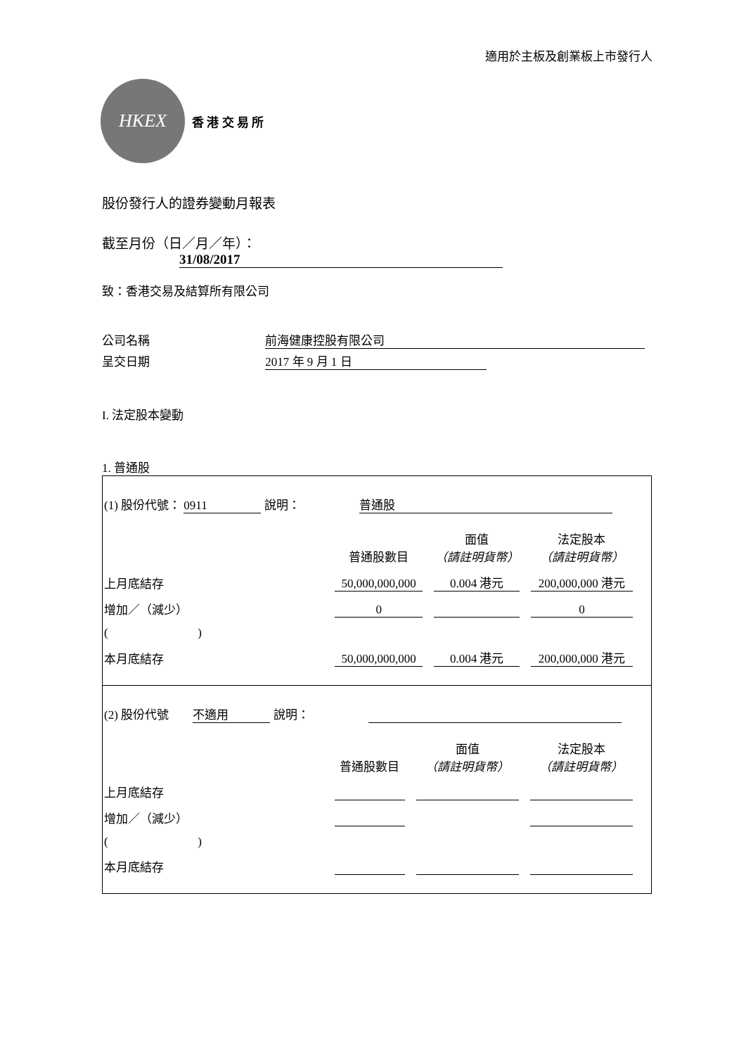適用於主板及創業板上市發行人
HKEX
香 港 交 易 所
股份發行人的證券變動月報表
截至月份（日／月／年）： 31/08/2017
致：香港交易及結算所有限公司
公司名稱 前海健康控股有限公司
呈交日期 2017 年 9 月 1 日
I. 法定股本變動
1. 普通股
(1) 股份代號： 0911 說明： 普通股
| | 普通股數目 | 面值 （請註明貨幣） | 法定股本 （請註明貨幣） |
| 上月底結存 | 50,000,000,000 | 0.004 港元 | 200,000,000 港元 |
| 增加／（減少） | 0 | | 0 |
| ( ) | | | |
| 本月底結存 | 50,000,000,000 | 0.004 港元 | 200,000,000 港元 |
(2) 股份代號 不適用 說明：
| | 普通股數目 | 面值 （請註明貨幣） | 法定股本 （請註明貨幣） |
| 上月底結存 | | | |
| 增加／（減少） | | | |
| ( ) | | | |
| 本月底結存 | | | |